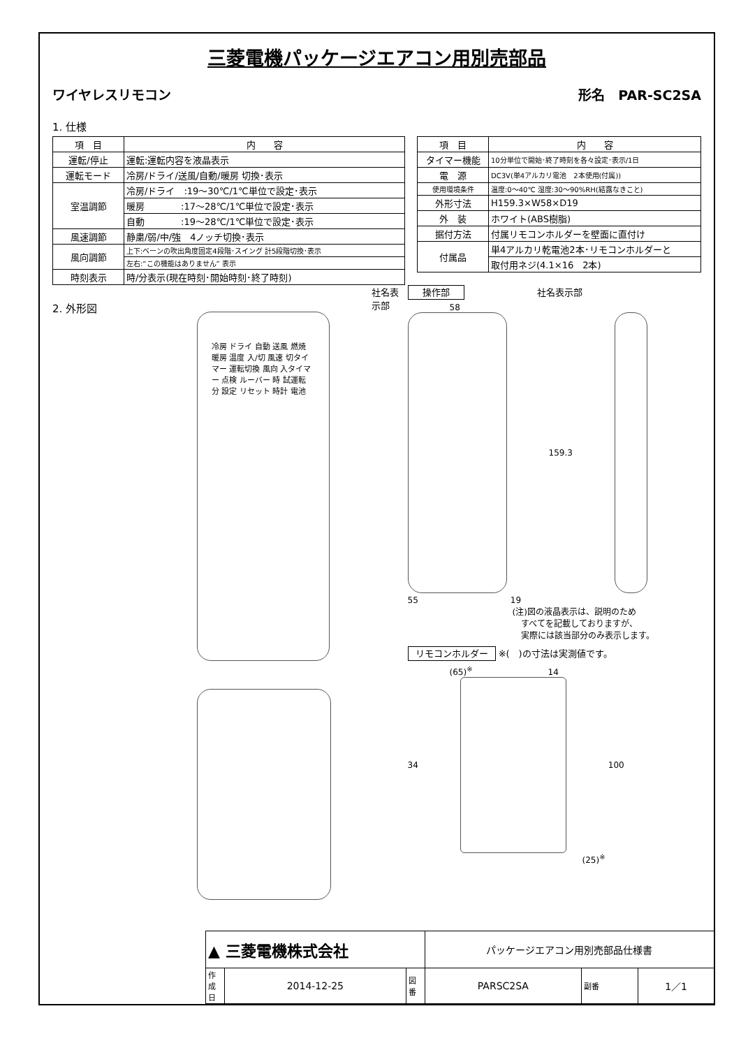三菱電機パッケージエアコン用別売部品
ワイヤレスリモコン 形名　PAR-SC2SA
1. 仕様
| 項 目 | 内 容 |
| --- | --- |
| 運転/停止 | 運転:運転内容を液晶表示 |
| 運転モード | 冷房/ドライ/送風/自動/暖房 切換･表示 |
| 室温調節 | 冷房/ドライ :19～30℃/1℃単位で設定･表示 |
| | 暖房 :17～28℃/1℃単位で設定･表示 |
| | 自動 :19～28℃/1℃単位で設定･表示 |
| 風速調節 | 静粛/弱/中/強 4ノッチ切換･表示 |
| 風向調節 | 上下:ベーンの吹出角度固定4段階･スイング 計5段階切換･表示 |
| | 左右:“この機能はありません” 表示 |
| 時刻表示 | 時/分表示(現在時刻･開始時刻･終了時刻) |
| 項 目 | 内 容 |
| --- | --- |
| タイマー機能 | 10分単位で開始･終了時刻を各々設定･表示/1日 |
| 電 源 | DC3V(単4アルカリ電池 2本使用(付属)) |
| 使用環境条件 | 温度:0～40℃ 湿度:30～90%RH(結露なきこと) |
| 外形寸法 | H159.3×W58×D19 |
| 外 装 | ホワイト(ABS樹脂) |
| 据付方法 | 付属リモコンホルダーを壁面に直付け |
| 付属品 | 単4アルカリ乾電池2本･リモコンホルダーと |
| | 取付用ネジ(4.1×16 2本) |
2. 外形図
社名表示部
冷房 ドライ 自動 送風 燃焼 暖房 温度 入/切 風速 切タイマー 運転切換 風向 入タイマー 点検 ルーバー 時 試運転 分 設定 リセット 時計 電池
操作部　　　　　　　　社名表示部
58
159.3
55　　　　　　　　　　　19
(注)図の液晶表示は、説明のため
　すべてを記載しておりますが、
　実際には該当部分のみ表示します。
リモコンホルダー ※(　)の寸法は実測値です。
(65)<sup>※</sup>　　　　　　　　　14
34
100
(25)<sup>※</sup>
| ▲ 三菱電機株式会社 | | | パッケージエアコン用別売部品仕様書 | | |
| 作成日 | 2014-12-25 | 図番 | PARSC2SA | 副番 | 1／1 |